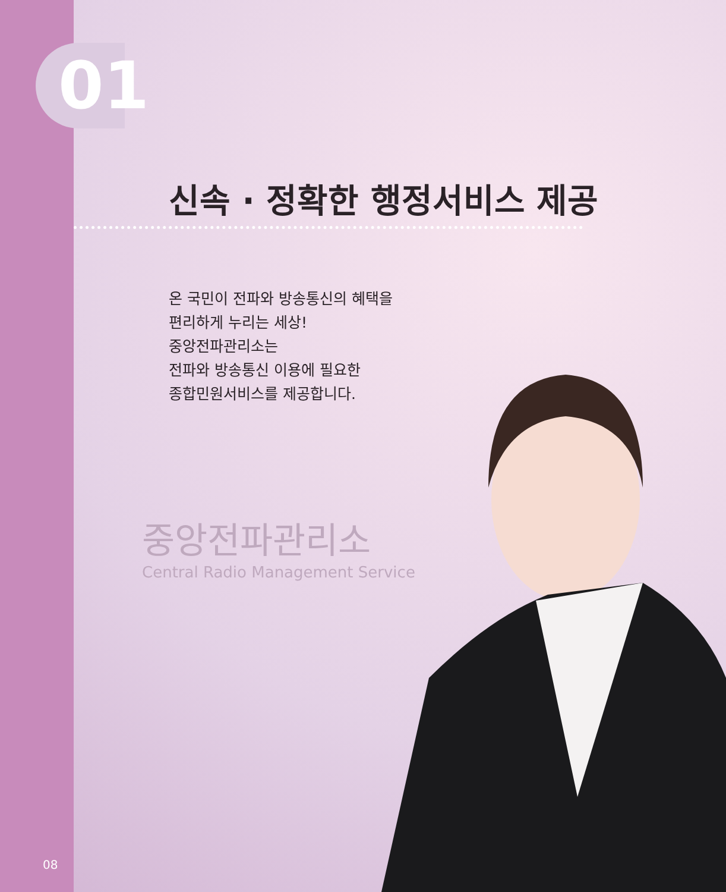01
08
신속 · 정확한 행정서비스 제공
온 국민이 전파와 방송통신의 혜택을
편리하게 누리는 세상!
중앙전파관리소는
전파와 방송통신 이용에 필요한
종합민원서비스를 제공합니다.
중앙전파관리소
Central Radio Management Service